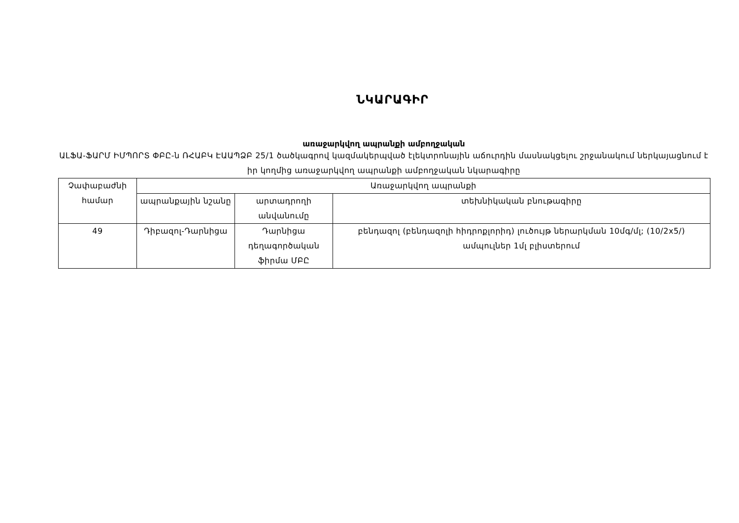ՆԿԱՐԱԳԻՐ
առաջարկվող ապրանքի ամբողջական
ԱԼՖԱ-ՖԱՐՄ ԻՄՊՈՐՏ ՓԲԸ-ն ՌՀԱԲԿ ԷԱԱՊՁԲ 25/1 ծածկագրով կազմակերպված էլեկտրոնային աճուրդին մասնակցելու շրջանակում ներկայացնում է իր կողմից առաջարկվող ապրանքի ամբողջական նկարագիրը
| Չափաբաժնի համար | Առաջարկվող ապրանքի | | |
| --- | --- | --- | --- |
| | ապրանքային նշանը | արտադրողի անվանումը | տեխնիկական բնութագիրը |
| 49 | Դիբազոլ-Դարնիցա | Դարնիցա դեղագործական ֆիրմա ՄԲԸ | բենդազոլ (բենդազոլի հիդրոքլորիդ) լուծույթ ներարկման 10մգ/մլ; (10/2x5/) ամպուլներ 1մլ բլիստերում |